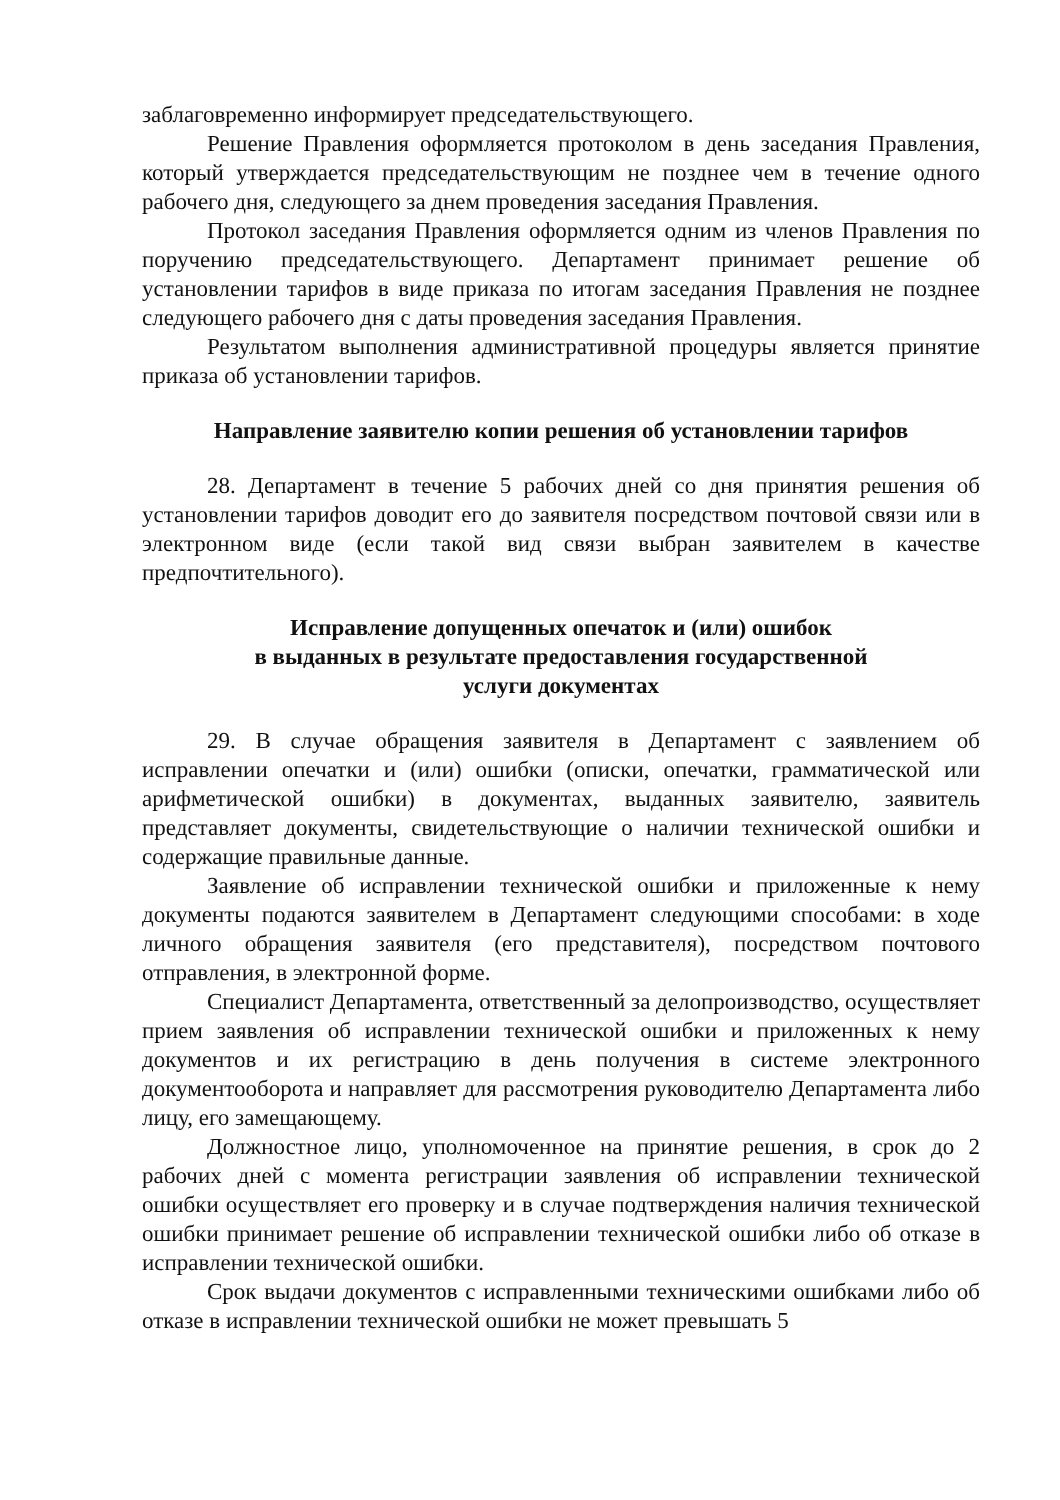заблаговременно информирует председательствующего.
Решение Правления оформляется протоколом в день заседания Правления, который утверждается председательствующим не позднее чем в течение одного рабочего дня, следующего за днем проведения заседания Правления.
Протокол заседания Правления оформляется одним из членов Правления по поручению председательствующего. Департамент принимает решение об установлении тарифов в виде приказа по итогам заседания Правления не позднее следующего рабочего дня с даты проведения заседания Правления.
Результатом выполнения административной процедуры является принятие приказа об установлении тарифов.
Направление заявителю копии решения об установлении тарифов
28. Департамент в течение 5 рабочих дней со дня принятия решения об установлении тарифов доводит его до заявителя посредством почтовой связи или в электронном виде (если такой вид связи выбран заявителем в качестве предпочтительного).
Исправление допущенных опечаток и (или) ошибок
в выданных в результате предоставления государственной
услуги документах
29. В случае обращения заявителя в Департамент с заявлением об исправлении опечатки и (или) ошибки (описки, опечатки, грамматической или арифметической ошибки) в документах, выданных заявителю, заявитель представляет документы, свидетельствующие о наличии технической ошибки и содержащие правильные данные.
Заявление об исправлении технической ошибки и приложенные к нему документы подаются заявителем в Департамент следующими способами: в ходе личного обращения заявителя (его представителя), посредством почтового отправления, в электронной форме.
Специалист Департамента, ответственный за делопроизводство, осуществляет прием заявления об исправлении технической ошибки и приложенных к нему документов и их регистрацию в день получения в системе электронного документооборота и направляет для рассмотрения руководителю Департамента либо лицу, его замещающему.
Должностное лицо, уполномоченное на принятие решения, в срок до 2 рабочих дней с момента регистрации заявления об исправлении технической ошибки осуществляет его проверку и в случае подтверждения наличия технической ошибки принимает решение об исправлении технической ошибки либо об отказе в исправлении технической ошибки.
Срок выдачи документов с исправленными техническими ошибками либо об отказе в исправлении технической ошибки не может превышать 5